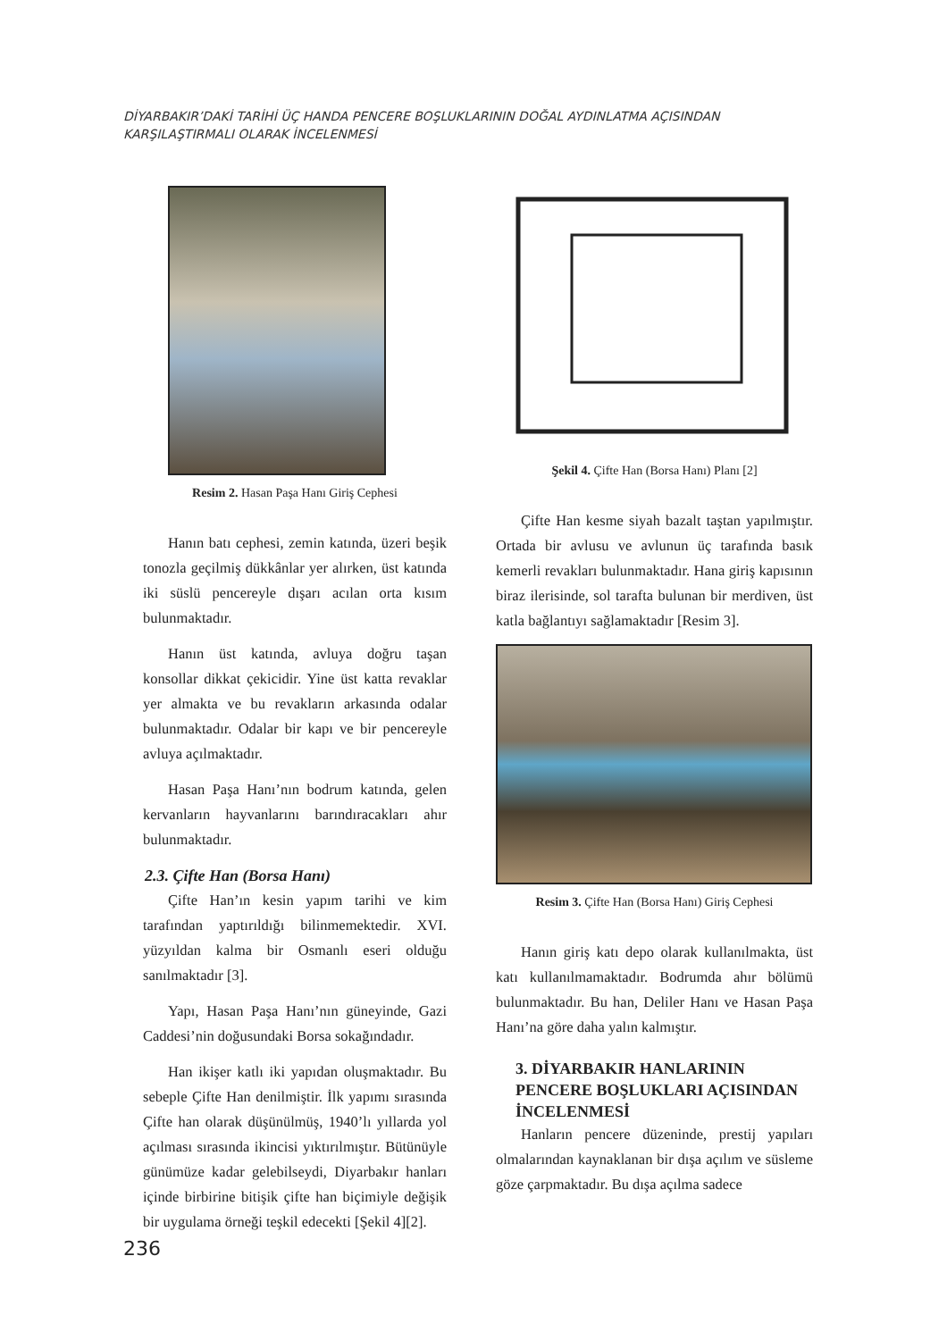DİYARBAKIR’DAKİ TARİHİ ÜÇ HANDA PENCERE BOŞLUKLARININ DOĞAL AYDINLATMA AÇISINDAN
KARŞILAŞTIRMALI OLARAK İNCELENMESİ
Resim 2. Hasan Paşa Hanı Giriş Cephesi
Hanın batı cephesi, zemin katında, üzeri beşik tonozla geçilmiş dükkânlar yer alırken, üst katında iki süslü pencereyle dışarı acılan orta kısım bulunmaktadır.
Hanın üst katında, avluya doğru taşan konsollar dikkat çekicidir. Yine üst katta revaklar yer almakta ve bu revakların arkasında odalar bulunmaktadır. Odalar bir kapı ve bir pencereyle avluya açılmaktadır.
Hasan Paşa Hanı’nın bodrum katında, gelen kervanların hayvanlarını barındıracakları ahır bulunmaktadır.
2.3. Çifte Han (Borsa Hanı)
Çifte Han’ın kesin yapım tarihi ve kim tarafından yaptırıldığı bilinmemektedir. XVI. yüzyıldan kalma bir Osmanlı eseri olduğu sanılmaktadır [3].
Yapı, Hasan Paşa Hanı’nın güneyinde, Gazi Caddesi’nin doğusundaki Borsa sokağındadır.
Han ikişer katlı iki yapıdan oluşmaktadır. Bu sebeple Çifte Han denilmiştir. İlk yapımı sırasında Çifte han olarak düşünülmüş, 1940’lı yıllarda yol açılması sırasında ikincisi yıktırılmıştır. Bütünüyle günümüze kadar gelebilseydi, Diyarbakır hanları içinde birbirine bitişik çifte han biçimiyle değişik bir uygulama örneği teşkil edecekti [Şekil 4][2].
Şekil 4. Çifte Han (Borsa Hanı) Planı [2]
Çifte Han kesme siyah bazalt taştan yapılmıştır. Ortada bir avlusu ve avlunun üç tarafında basık kemerli revakları bulunmaktadır. Hana giriş kapısının biraz ilerisinde, sol tarafta bulunan bir merdiven, üst katla bağlantıyı sağlamaktadır [Resim 3].
Resim 3. Çifte Han (Borsa Hanı) Giriş Cephesi
Hanın giriş katı depo olarak kullanılmakta, üst katı kullanılmamaktadır. Bodrumda ahır bölümü bulunmaktadır. Bu han, Deliler Hanı ve Hasan Paşa Hanı’na göre daha yalın kalmıştır.
3. DİYARBAKIR HANLARININ PENCERE BOŞLUKLARI AÇISINDAN İNCELENMESİ
Hanların pencere düzeninde, prestij yapıları olmalarından kaynaklanan bir dışa açılım ve süsleme göze çarpmaktadır. Bu dışa açılma sadece
236